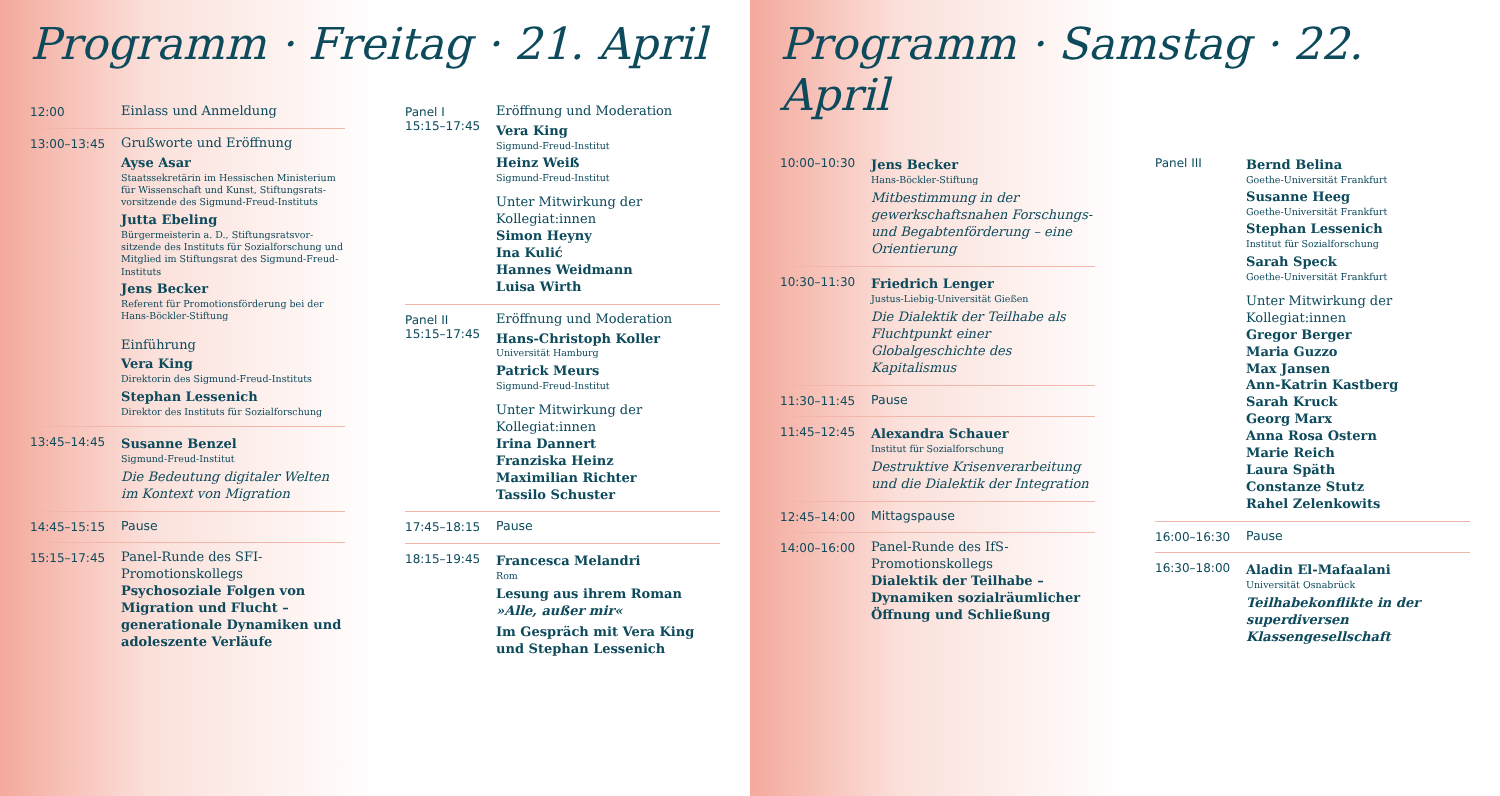Programm · Freitag · 21. April
12:00
Einlass und Anmeldung
13:00–13:45
Grußworte und Eröffnung
Ayse Asar
Staatssekretärin im Hessischen Ministerium für Wissenschaft und Kunst, Stiftungsrats­vorsitzende des Sigmund-Freud-Instituts
Jutta Ebeling
Bürgermeisterin a. D., Stiftungsratsvor­sitzende des Instituts für Sozialforschung und Mitglied im Stiftungsrat des Sigmund-Freud-Instituts
Jens Becker
Referent für Promotionsförderung bei der Hans-Böckler-Stiftung
Einführung
Vera King
Direktorin des Sigmund-Freud-Instituts
Stephan Lessenich
Direktor des Instituts für Sozialforschung
13:45–14:45
Susanne Benzel
Sigmund-Freud-Institut
Die Bedeutung digitaler Welten im Kontext von Migration
14:45–15:15
Pause
15:15–17:45
Panel-Runde des SFI-Promotionskollegs
Psychosoziale Folgen von Migration und Flucht – generationale Dynamiken und adoleszente Verläufe
Panel I
15:15–17:45
Eröffnung und Moderation
Vera King
Sigmund-Freud-Institut
Heinz Weiß
Sigmund-Freud-Institut
Unter Mitwirkung der Kollegiat:innen
Simon Heyny
Ina Kulić
Hannes Weidmann
Luisa Wirth
Panel II
15:15–17:45
Eröffnung und Moderation
Hans-Christoph Koller
Universität Hamburg
Patrick Meurs
Sigmund-Freud-Institut
Unter Mitwirkung der Kollegiat:innen
Irina Dannert
Franziska Heinz
Maximilian Richter
Tassilo Schuster
17:45–18:15
Pause
18:15–19:45
Francesca Melandri
Rom
Lesung aus ihrem Roman »Alle, außer mir«
Im Gespräch mit Vera King und Stephan Lessenich
Programm · Samstag · 22. April
10:00–10:30
Jens Becker
Hans-Böckler-Stiftung
Mitbestimmung in der gewerkschaftsnahen Forschungs- und Begabtenförderung – eine Orientierung
10:30–11:30
Friedrich Lenger
Justus-Liebig-Universität Gießen
Die Dialektik der Teilhabe als Fluchtpunkt einer Globalgeschichte des Kapitalismus
11:30–11:45
Pause
11:45–12:45
Alexandra Schauer
Institut für Sozialforschung
Destruktive Krisenverarbeitung und die Dialektik der Integration
12:45–14:00
Mittagspause
14:00–16:00
Panel-Runde des IfS-Promotionskollegs
Dialektik der Teilhabe – Dynamiken sozialräumlicher Öffnung und Schließung
Panel III
Bernd Belina
Goethe-Universität Frankfurt
Susanne Heeg
Goethe-Universität Frankfurt
Stephan Lessenich
Institut für Sozialforschung
Sarah Speck
Goethe-Universität Frankfurt
Unter Mitwirkung der Kollegiat:innen
Gregor Berger
Maria Guzzo
Max Jansen
Ann-Katrin Kastberg
Sarah Kruck
Georg Marx
Anna Rosa Ostern
Marie Reich
Laura Späth
Constanze Stutz
Rahel Zelenkowits
16:00–16:30
Pause
16:30–18:00
Aladin El-Mafaalani
Universität Osnabrück
Teilhabekonflikte in der superdiversen Klassengesellschaft